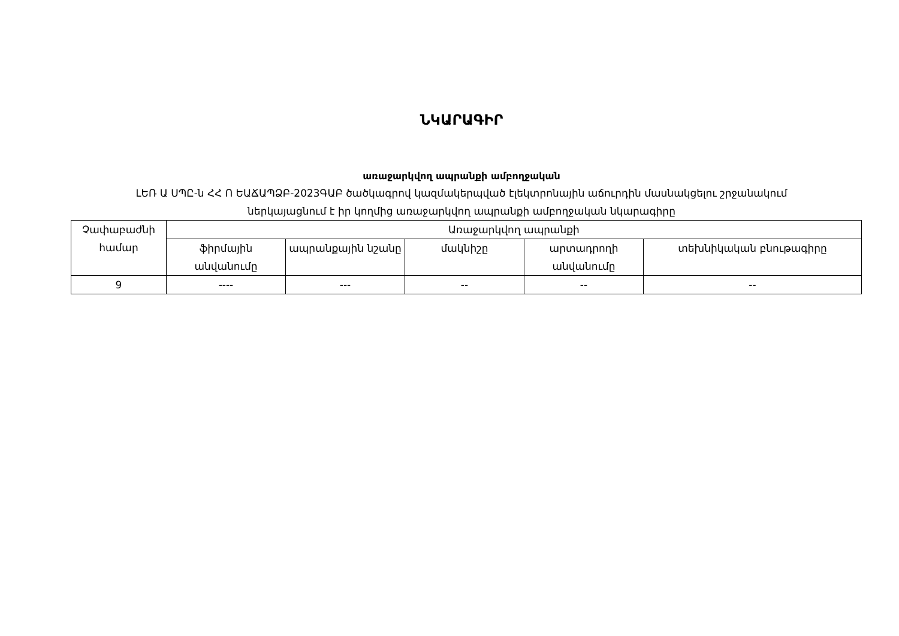ՆԿԱՐԱԳԻՐ
առաջարկվող ապրանքի ամբողջական
ԼԵՌ Ա ՍՊԸ-ն ՀՀ Ո ԵԱՃԱՊՁԲ-2023ԳԱԲ ծածկագրով կազմակերպված էլեկտրոնային աճուրդին մասնակցելու շրջանակում
ներկայացնում է իր կողմից առաջարկվող ապրանքի ամբողջական նկարագիրը
| Չափաբաժնի համար | Առաջարկվող ապրանքի | | | | |
| --- | --- | --- | --- | --- | --- |
| | ֆիրմային անվանումը | ապրանքային նշանը | մակնիշը | արտադրողի անվանումը | տեխնիկական բնութագիրը |
| 9 | ---- | --- | -- | -- | -- |